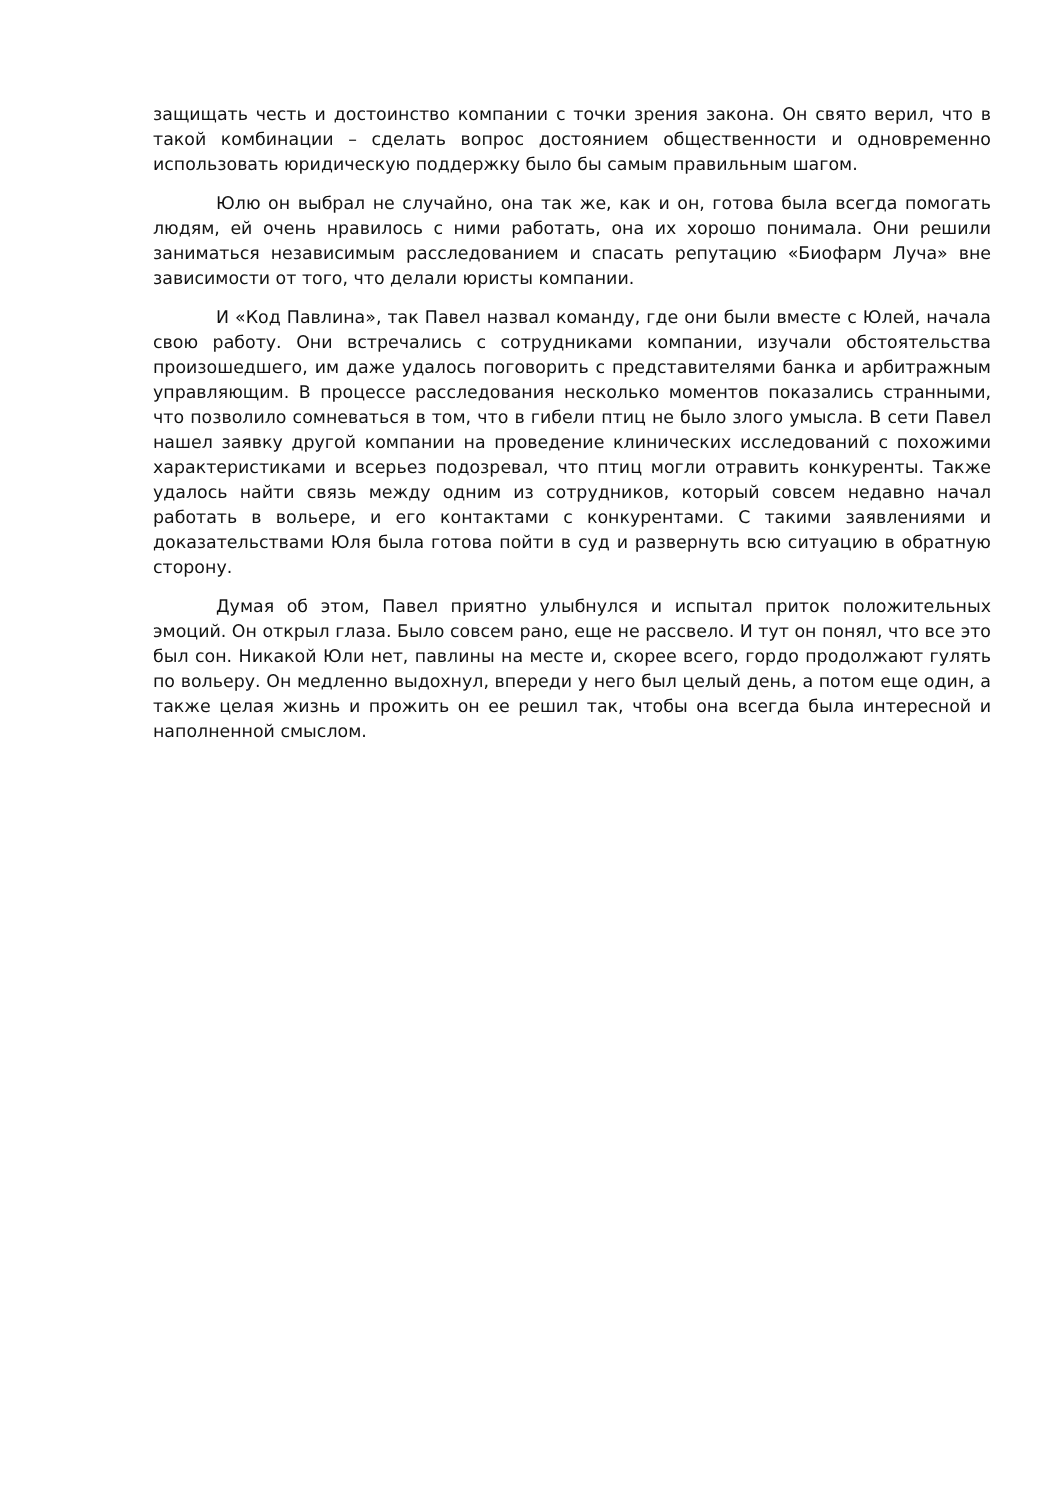защищать честь и достоинство компании с точки зрения закона. Он свято верил, что в такой комбинации – сделать вопрос достоянием общественности и одновременно использовать юридическую поддержку было бы самым правильным шагом.
Юлю он выбрал не случайно, она так же, как и он, готова была всегда помогать людям, ей очень нравилось с ними работать, она их хорошо понимала. Они решили заниматься независимым расследованием и спасать репутацию «Биофарм Луча» вне зависимости от того, что делали юристы компании.
И «Код Павлина», так Павел назвал команду, где они были вместе с Юлей, начала свою работу. Они встречались с сотрудниками компании, изучали обстоятельства произошедшего, им даже удалось поговорить с представителями банка и арбитражным управляющим. В процессе расследования несколько моментов показались странными, что позволило сомневаться в том, что в гибели птиц не было злого умысла. В сети Павел нашел заявку другой компании на проведение клинических исследований с похожими характеристиками и всерьез подозревал, что птиц могли отравить конкуренты. Также удалось найти связь между одним из сотрудников, который совсем недавно начал работать в вольере, и его контактами с конкурентами. С такими заявлениями и доказательствами Юля была готова пойти в суд и развернуть всю ситуацию в обратную сторону.
Думая об этом, Павел приятно улыбнулся и испытал приток положительных эмоций. Он открыл глаза. Было совсем рано, еще не рассвело. И тут он понял, что все это был сон. Никакой Юли нет, павлины на месте и, скорее всего, гордо продолжают гулять по вольеру. Он медленно выдохнул, впереди у него был целый день, а потом еще один, а также целая жизнь и прожить он ее решил так, чтобы она всегда была интересной и наполненной смыслом.